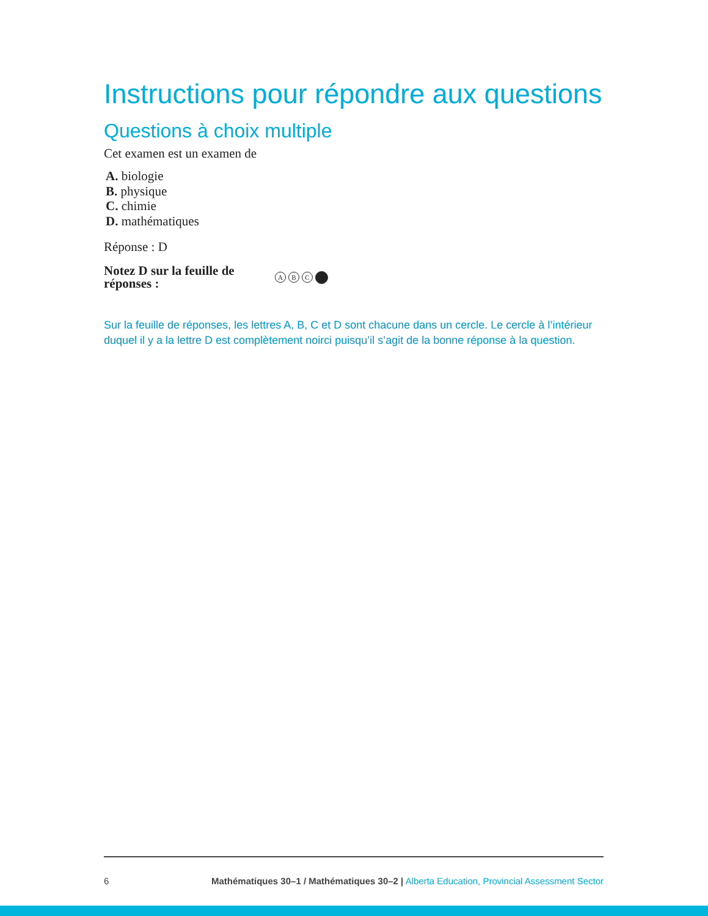Instructions pour répondre aux questions
Questions à choix multiple
Cet examen est un examen de
A. biologie
B. physique
C. chimie
D. mathématiques
Réponse : D
Notez D sur la feuille de réponses : A B C
Sur la feuille de réponses, les lettres A, B, C et D sont chacune dans un cercle. Le cercle à l’intérieur duquel il y a la lettre D est complètement noirci puisqu’il s’agit de la bonne réponse à la question.
6 Mathématiques 30–1 / Mathématiques 30–2 | Alberta Education, Provincial Assessment Sector